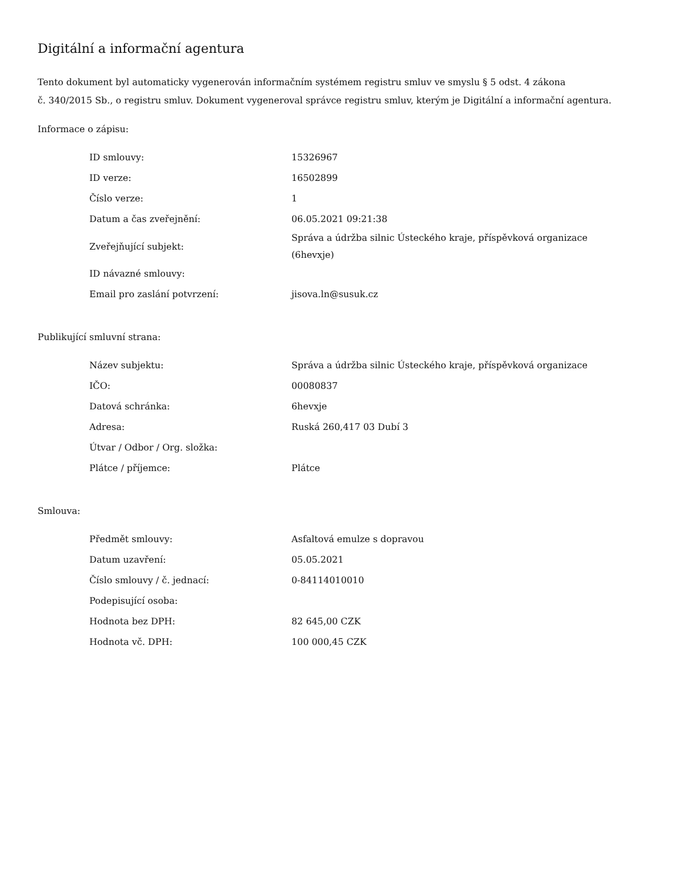Digitální a informační agentura
Tento dokument byl automaticky vygenerován informačním systémem registru smluv ve smyslu § 5 odst. 4 zákona
č. 340/2015 Sb., o registru smluv. Dokument vygeneroval správce registru smluv, kterým je Digitální a informační agentura.
Informace o zápisu:
| ID smlouvy: | 15326967 |
| ID verze: | 16502899 |
| Číslo verze: | 1 |
| Datum a čas zveřejnění: | 06.05.2021 09:21:38 |
| Zveřejňující subjekt: | Správa a údržba silnic Ústeckého kraje, příspěvková organizace (6hevxje) |
| ID návazné smlouvy: | |
| Email pro zaslání potvrzení: | jisova.ln@susuk.cz |
Publikující smluvní strana:
| Název subjektu: | Správa a údržba silnic Ústeckého kraje, příspěvková organizace |
| IČO: | 00080837 |
| Datová schránka: | 6hevxje |
| Adresa: | Ruská 260,417 03 Dubí 3 |
| Útvar / Odbor / Org. složka: | |
| Plátce / příjemce: | Plátce |
Smlouva:
| Předmět smlouvy: | Asfaltová emulze s dopravou |
| Datum uzavření: | 05.05.2021 |
| Číslo smlouvy / č. jednací: | 0-84114010010 |
| Podepisující osoba: | |
| Hodnota bez DPH: | 82 645,00 CZK |
| Hodnota vč. DPH: | 100 000,45 CZK |